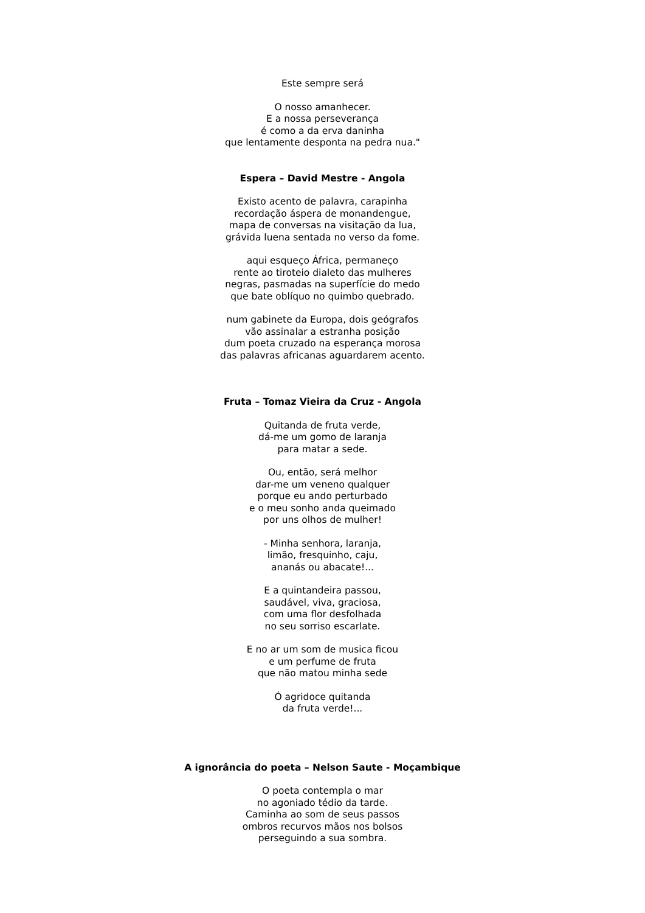Este sempre será
O nosso amanhecer.
E a nossa perseverança
é como a da erva daninha
que lentamente desponta na pedra nua."
Espera – David Mestre - Angola
Existo acento de palavra, carapinha
recordação áspera de monandengue,
mapa de conversas na visitação da lua,
grávida luena sentada no verso da fome.
aqui esqueço África, permaneço
rente ao tiroteio dialeto das mulheres
negras, pasmadas na superfície do medo
que bate oblíquo no quimbo quebrado.
num gabinete da Europa, dois geógrafos
vão assinalar a estranha posição
dum poeta cruzado na esperança morosa
das palavras africanas aguardarem acento.
Fruta – Tomaz Vieira da Cruz - Angola
Quitanda de fruta verde,
dá-me um gomo de laranja
para matar a sede.
Ou, então, será melhor
dar-me um veneno qualquer
porque eu ando perturbado
e o meu sonho anda queimado
por uns olhos de mulher!
- Minha senhora, laranja,
limão, fresquinho, caju,
ananás ou abacate!...
E a quintandeira passou,
saudável, viva, graciosa,
com uma flor desfolhada
no seu sorriso escarlate.
E no ar um som de musica ficou
e um perfume de fruta
que não matou minha sede
Ó agridoce quitanda
da fruta verde!...
A ignorância do poeta – Nelson Saute - Moçambique
O poeta contempla o mar
no agoniado tédio da tarde.
Caminha ao som de seus passos
ombros recurvos mãos nos bolsos
perseguindo a sua sombra.